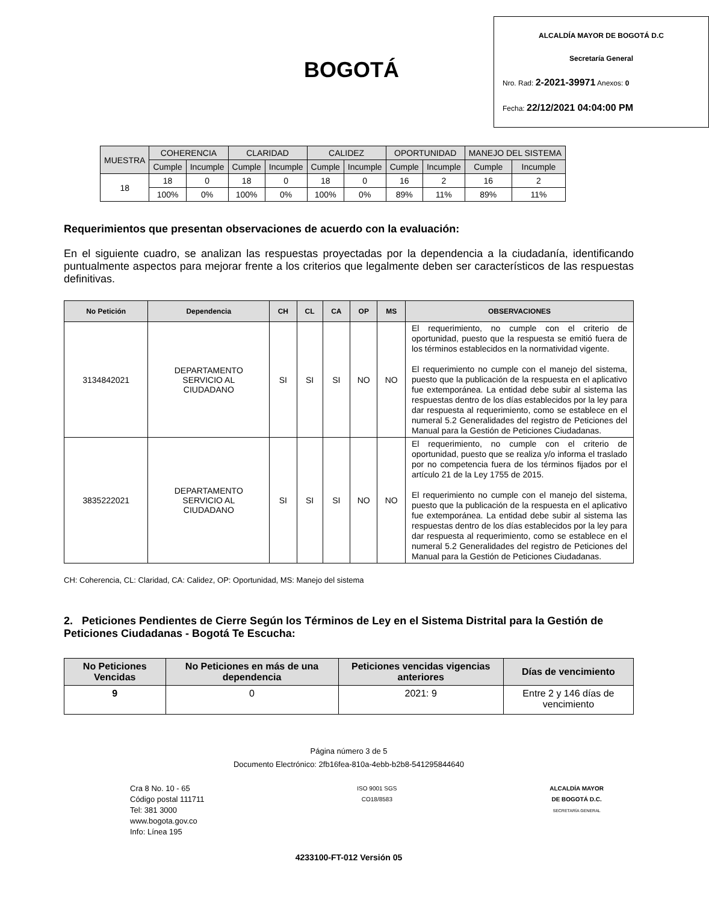BOGOTÁ
ALCALDÍA MAYOR DE BOGOTÁ D.C
Secretaría General
Nro. Rad: 2-2021-39971 Anexos: 0
Fecha: 22/12/2021 04:04:00 PM
| MUESTRA | COHERENCIA | | CLARIDAD | | CALIDEZ | | OPORTUNIDAD | | MANEJO DEL SISTEMA | |
| --- | --- | --- | --- | --- | --- | --- | --- | --- | --- | --- |
| | Cumple | Incumple | Cumple | Incumple | Cumple | Incumple | Cumple | Incumple | Cumple | Incumple |
| 18 | 18 | 0 | 18 | 0 | 18 | 0 | 16 | 2 | 16 | 2 |
| | 100% | 0% | 100% | 0% | 100% | 0% | 89% | 11% | 89% | 11% |
Requerimientos que presentan observaciones de acuerdo con la evaluación:
En el siguiente cuadro, se analizan las respuestas proyectadas por la dependencia a la ciudadanía, identificando puntualmente aspectos para mejorar frente a los criterios que legalmente deben ser característicos de las respuestas definitivas.
| No Petición | Dependencia | CH | CL | CA | OP | MS | OBSERVACIONES |
| --- | --- | --- | --- | --- | --- | --- | --- |
| 3134842021 | DEPARTAMENTO SERVICIO AL CIUDADANO | SI | SI | SI | NO | NO | El requerimiento, no cumple con el criterio de oportunidad, puesto que la respuesta se emitió fuera de los términos establecidos en la normatividad vigente. El requerimiento no cumple con el manejo del sistema, puesto que la publicación de la respuesta en el aplicativo fue extemporánea. La entidad debe subir al sistema las respuestas dentro de los días establecidos por la ley para dar respuesta al requerimiento, como se establece en el numeral 5.2 Generalidades del registro de Peticiones del Manual para la Gestión de Peticiones Ciudadanas. |
| 3835222021 | DEPARTAMENTO SERVICIO AL CIUDADANO | SI | SI | SI | NO | NO | El requerimiento, no cumple con el criterio de oportunidad, puesto que se realiza y/o informa el traslado por no competencia fuera de los términos fijados por el artículo 21 de la Ley 1755 de 2015. El requerimiento no cumple con el manejo del sistema, puesto que la publicación de la respuesta en el aplicativo fue extemporánea. La entidad debe subir al sistema las respuestas dentro de los días establecidos por la ley para dar respuesta al requerimiento, como se establece en el numeral 5.2 Generalidades del registro de Peticiones del Manual para la Gestión de Peticiones Ciudadanas. |
CH: Coherencia, CL: Claridad, CA: Calidez, OP: Oportunidad, MS: Manejo del sistema
2. Peticiones Pendientes de Cierre Según los Términos de Ley en el Sistema Distrital para la Gestión de Peticiones Ciudadanas - Bogotá Te Escucha:
| No Peticiones Vencidas | No Peticiones en más de una dependencia | Peticiones vencidas vigencias anteriores | Días de vencimiento |
| --- | --- | --- | --- |
| 9 | 0 | 2021: 9 | Entre 2 y 146 días de vencimiento |
Página número 3 de 5
Documento Electrónico: 2fb16fea-810a-4ebb-b2b8-541295844640
Cra 8 No. 10 - 65
Código postal 111711
Tel: 381 3000
www.bogota.gov.co
Info: Línea 195
ISO 9001 SGS
CO18/8583
ALCALDÍA MAYOR
DE BOGOTÁ D.C.
SECRETARÍA GENERAL
4233100-FT-012 Versión 05